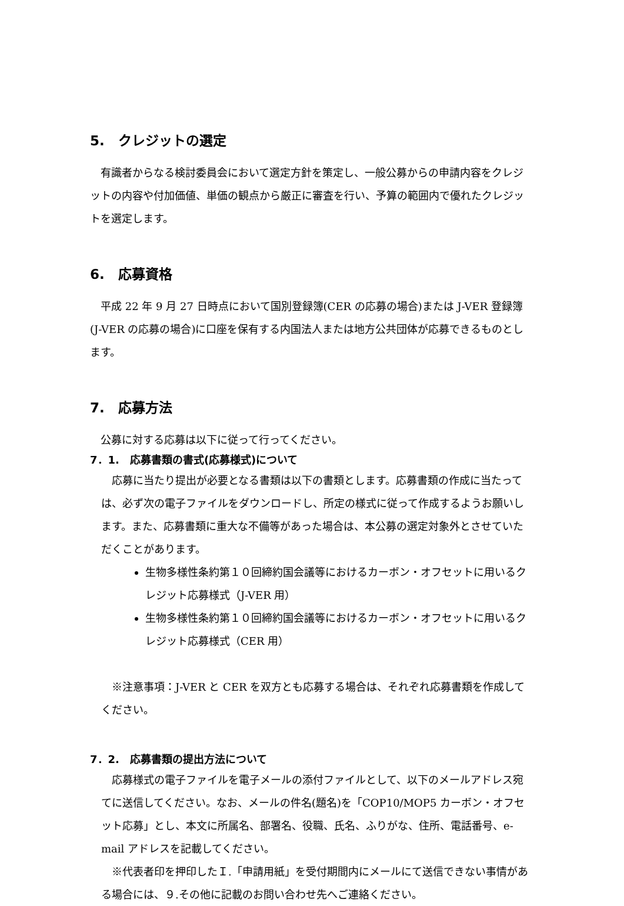5.　クレジットの選定
有識者からなる検討委員会において選定方針を策定し、一般公募からの申請内容をクレジットの内容や付加価値、単価の観点から厳正に審査を行い、予算の範囲内で優れたクレジットを選定します。
6.　応募資格
平成 22 年 9 月 27 日時点において国別登録簿(CER の応募の場合)または J-VER 登録簿(J-VER の応募の場合)に口座を保有する内国法人または地方公共団体が応募できるものとします。
7.　応募方法
公募に対する応募は以下に従って行ってください。
7．1.　応募書類の書式(応募様式)について
応募に当たり提出が必要となる書類は以下の書類とします。応募書類の作成に当たっては、必ず次の電子ファイルをダウンロードし、所定の様式に従って作成するようお願いします。また、応募書類に重大な不備等があった場合は、本公募の選定対象外とさせていただくことがあります。
生物多様性条約第１０回締約国会議等におけるカーボン・オフセットに用いるクレジット応募様式（J-VER 用）
生物多様性条約第１０回締約国会議等におけるカーボン・オフセットに用いるクレジット応募様式（CER 用）
※注意事項：J-VER と CER を双方とも応募する場合は、それぞれ応募書類を作成してください。
7．2.　応募書類の提出方法について
応募様式の電子ファイルを電子メールの添付ファイルとして、以下のメールアドレス宛てに送信してください。なお、メールの件名(題名)を「COP10/MOP5 カーボン・オフセット応募」とし、本文に所属名、部署名、役職、氏名、ふりがな、住所、電話番号、e-mail アドレスを記載してください。
※代表者印を押印したＩ.「申請用紙」を受付期間内にメールにて送信できない事情がある場合には、９.その他に記載のお問い合わせ先へご連絡ください。